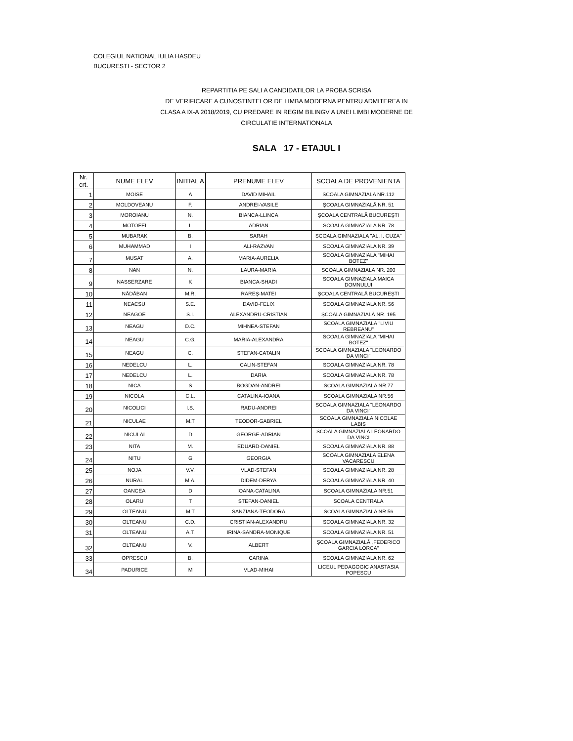COLEGIUL NATIONAL IULIA HASDEU
BUCURESTI - SECTOR 2
REPARTITIA PE SALI A CANDIDATILOR LA PROBA SCRISA
DE VERIFICARE A CUNOSTINTELOR DE LIMBA MODERNA PENTRU ADMITEREA IN
CLASA A IX-A 2018/2019, CU PREDARE IN REGIM BILINGV A UNEI LIMBI MODERNE DE
CIRCULATIE INTERNATIONALA
SALA 17 - ETAJUL I
| Nr. crt. | NUME ELEV | INITIAL A | PRENUME ELEV | SCOALA DE PROVENIENTA |
| --- | --- | --- | --- | --- |
| 1 | MOISE | A | DAVID MIHAIL | SCOALA GIMNAZIALA NR.112 |
| 2 | MOLDOVEANU | F. | ANDREI-VASILE | ŞCOALA GIMNAZIALĂ NR. 51 |
| 3 | MOROIANU | N. | BIANCA-LLINCA | ŞCOALA CENTRALĂ BUCUREŞTI |
| 4 | MOTOFEI | I. | ADRIAN | SCOALA GIMNAZIALA NR. 78 |
| 5 | MUBARAK | B. | SARAH | SCOALA GIMNAZIALA "AL. I. CUZA" |
| 6 | MUHAMMAD | I | ALI-RAZVAN | SCOALA GIMNAZIALA NR. 39 |
| 7 | MUSAT | A. | MARIA-AURELIA | SCOALA GIMNAZIALA "MIHAI BOTEZ" |
| 8 | NAN | N. | LAURA-MARIA | SCOALA GIMNAZIALA NR. 200 |
| 9 | NASSERZARE | K | BIANCA-SHADI | SCOALA GIMNAZIALA MAICA DOMNULUI |
| 10 | NĂDĂBAN | M.R. | RAREŞ-MATEI | ŞCOALA CENTRALĂ BUCUREŞTI |
| 11 | NEACSU | S.E. | DAVID-FELIX | SCOALA GIMNAZIALA NR. 56 |
| 12 | NEAGOE | S.I. | ALEXANDRU-CRISTIAN | ŞCOALA GIMNAZIALĂ NR. 195 |
| 13 | NEAGU | D.C. | MIHNEA-STEFAN | SCOALA GIMNAZIALA "LIVIU REBREANU" |
| 14 | NEAGU | C.G. | MARIA-ALEXANDRA | SCOALA GIMNAZIALA "MIHAI BOTEZ" |
| 15 | NEAGU | C. | STEFAN-CATALIN | SCOALA GIMNAZIALA "LEONARDO DA VINCI" |
| 16 | NEDELCU | L. | CALIN-STEFAN | SCOALA GIMNAZIALA NR. 78 |
| 17 | NEDELCU | L. | DARIA | SCOALA GIMNAZIALA NR. 78 |
| 18 | NICA | S | BOGDAN-ANDREI | SCOALA GIMNAZIALA NR.77 |
| 19 | NICOLA | C.L. | CATALINA-IOANA | SCOALA GIMNAZIALA NR.56 |
| 20 | NICOLICI | I.S. | RADU-ANDREI | SCOALA GIMNAZIALA "LEONARDO DA VINCI" |
| 21 | NICULAE | M.T | TEODOR-GABRIEL | SCOALA GIMNAZIALA NICOLAE LABIS |
| 22 | NICULAI | D | GEORGE-ADRIAN | SCOALA GIMNAZIALA LEONARDO DA VINCI |
| 23 | NITA | M. | EDUARD-DANIEL | SCOALA GIMNAZIALA NR. 88 |
| 24 | NITU | G | GEORGIA | SCOALA GIMNAZIALA ELENA VACARESCU |
| 25 | NOJA | V.V. | VLAD-STEFAN | SCOALA GIMNAZIALA NR. 28 |
| 26 | NURAL | M.A. | DIDEM-DERYA | SCOALA GIMNAZIALA NR. 40 |
| 27 | OANCEA | D | IOANA-CATALINA | SCOALA GIMNAZIALA NR.51 |
| 28 | OLARU | T | STEFAN-DANIEL | SCOALA CENTRALA |
| 29 | OLTEANU | M.T | SANZIANA-TEODORA | SCOALA GIMNAZIALA NR.56 |
| 30 | OLTEANU | C.D. | CRISTIAN-ALEXANDRU | SCOALA GIMNAZIALA NR. 32 |
| 31 | OLTEANU | A.T. | IRINA-SANDRA-MONIQUE | SCOALA GIMNAZIALA NR. 51 |
| 32 | OLTEANU | V. | ALBERT | ŞCOALA GIMNAZIALĂ „FEDERICO GARCIA LORCA” |
| 33 | OPRESCU | B. | CARINA | SCOALA GIMNAZIALA NR. 62 |
| 34 | PADURICE | M | VLAD-MIHAI | LICEUL PEDAGOGIC ANASTASIA POPESCU |